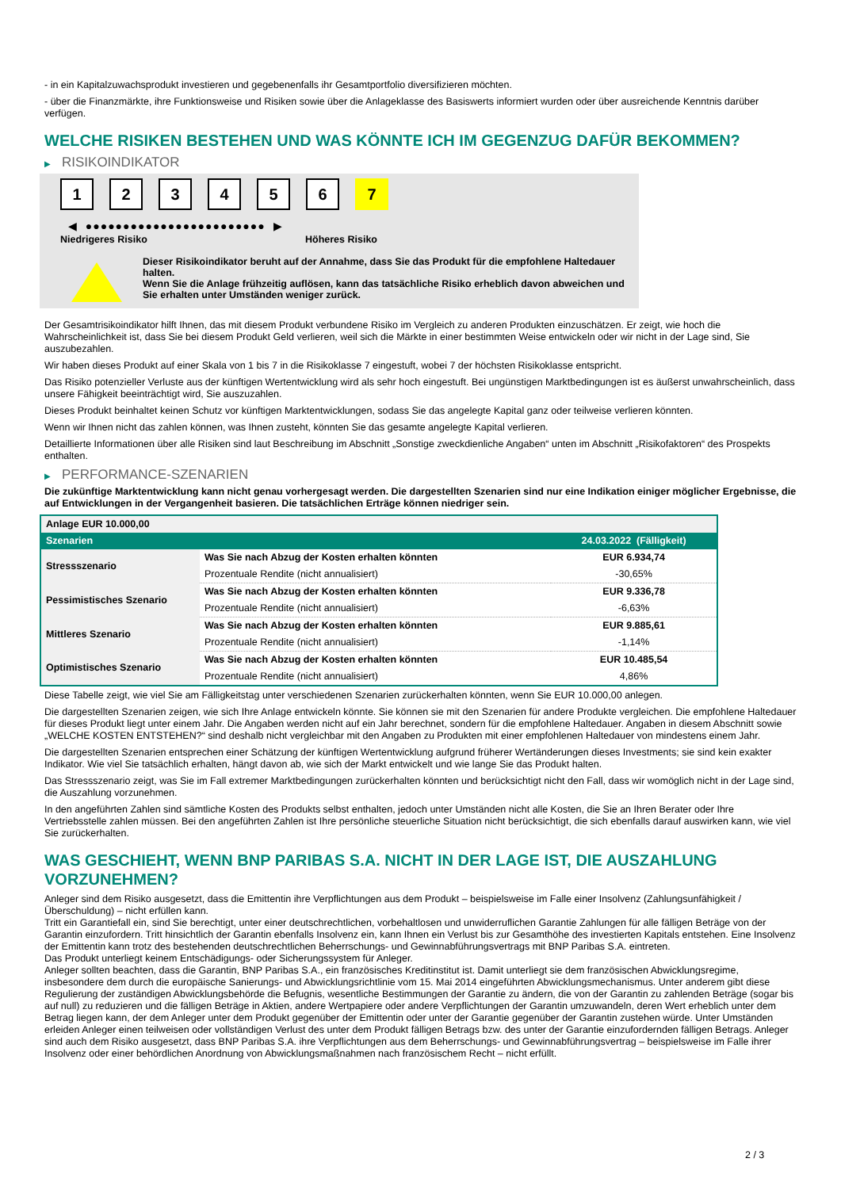- in ein Kapitalzuwachsprodukt investieren und gegebenenfalls ihr Gesamtportfolio diversifizieren möchten.
- über die Finanzmärkte, ihre Funktionsweise und Risiken sowie über die Anlageklasse des Basiswerts informiert wurden oder über ausreichende Kenntnis darüber verfügen.
WELCHE RISIKEN BESTEHEN UND WAS KÖNNTE ICH IM GEGENZUG DAFÜR BEKOMMEN?
▶ RISIKOINDIKATOR
1 2 3 4 5 6 7
◀ ●●●●●●●●●●●●●●●●●●●●●●●● ▶
Niedrigeres Risiko Höheres Risiko
Dieser Risikoindikator beruht auf der Annahme, dass Sie das Produkt für die empfohlene Haltedauer halten.
Wenn Sie die Anlage frühzeitig auflösen, kann das tatsächliche Risiko erheblich davon abweichen und Sie erhalten unter Umständen weniger zurück.
Der Gesamtrisikoindikator hilft Ihnen, das mit diesem Produkt verbundene Risiko im Vergleich zu anderen Produkten einzuschätzen. Er zeigt, wie hoch die Wahrscheinlichkeit ist, dass Sie bei diesem Produkt Geld verlieren, weil sich die Märkte in einer bestimmten Weise entwickeln oder wir nicht in der Lage sind, Sie auszubezahlen.
Wir haben dieses Produkt auf einer Skala von 1 bis 7 in die Risikoklasse 7 eingestuft, wobei 7 der höchsten Risikoklasse entspricht.
Das Risiko potenzieller Verluste aus der künftigen Wertentwicklung wird als sehr hoch eingestuft. Bei ungünstigen Marktbedingungen ist es äußerst unwahrscheinlich, dass unsere Fähigkeit beeinträchtigt wird, Sie auszuzahlen.
Dieses Produkt beinhaltet keinen Schutz vor künftigen Marktentwicklungen, sodass Sie das angelegte Kapital ganz oder teilweise verlieren könnten.
Wenn wir Ihnen nicht das zahlen können, was Ihnen zusteht, könnten Sie das gesamte angelegte Kapital verlieren.
Detaillierte Informationen über alle Risiken sind laut Beschreibung im Abschnitt „Sonstige zweckdienliche Angaben“ unten im Abschnitt „Risikofaktoren“ des Prospekts enthalten.
▶ PERFORMANCE-SZENARIEN
Die zukünftige Marktentwicklung kann nicht genau vorhergesagt werden. Die dargestellten Szenarien sind nur eine Indikation einiger möglicher Ergebnisse, die auf Entwicklungen in der Vergangenheit basieren. Die tatsächlichen Erträge können niedriger sein.
| Anlage EUR 10.000,00 | | |
| Szenarien | | 24.03.2022 (Fälligkeit) |
| Stressszenario | Was Sie nach Abzug der Kosten erhalten könnten | EUR 6.934,74 |
| | Prozentuale Rendite (nicht annualisiert) | -30,65% |
| Pessimistisches Szenario | Was Sie nach Abzug der Kosten erhalten könnten | EUR 9.336,78 |
| | Prozentuale Rendite (nicht annualisiert) | -6,63% |
| Mittleres Szenario | Was Sie nach Abzug der Kosten erhalten könnten | EUR 9.885,61 |
| | Prozentuale Rendite (nicht annualisiert) | -1,14% |
| Optimistisches Szenario | Was Sie nach Abzug der Kosten erhalten könnten | EUR 10.485,54 |
| | Prozentuale Rendite (nicht annualisiert) | 4,86% |
Diese Tabelle zeigt, wie viel Sie am Fälligkeitstag unter verschiedenen Szenarien zurückerhalten könnten, wenn Sie EUR 10.000,00 anlegen.
Die dargestellten Szenarien zeigen, wie sich Ihre Anlage entwickeln könnte. Sie können sie mit den Szenarien für andere Produkte vergleichen. Die empfohlene Haltedauer für dieses Produkt liegt unter einem Jahr. Die Angaben werden nicht auf ein Jahr berechnet, sondern für die empfohlene Haltedauer. Angaben in diesem Abschnitt sowie „WELCHE KOSTEN ENTSTEHEN?“ sind deshalb nicht vergleichbar mit den Angaben zu Produkten mit einer empfohlenen Haltedauer von mindestens einem Jahr.
Die dargestellten Szenarien entsprechen einer Schätzung der künftigen Wertentwicklung aufgrund früherer Wertänderungen dieses Investments; sie sind kein exakter Indikator. Wie viel Sie tatsächlich erhalten, hängt davon ab, wie sich der Markt entwickelt und wie lange Sie das Produkt halten.
Das Stressszenario zeigt, was Sie im Fall extremer Marktbedingungen zurückerhalten könnten und berücksichtigt nicht den Fall, dass wir womöglich nicht in der Lage sind, die Auszahlung vorzunehmen.
In den angeführten Zahlen sind sämtliche Kosten des Produkts selbst enthalten, jedoch unter Umständen nicht alle Kosten, die Sie an Ihren Berater oder Ihre Vertriebsstelle zahlen müssen. Bei den angeführten Zahlen ist Ihre persönliche steuerliche Situation nicht berücksichtigt, die sich ebenfalls darauf auswirken kann, wie viel Sie zurückerhalten.
WAS GESCHIEHT, WENN BNP PARIBAS S.A. NICHT IN DER LAGE IST, DIE AUSZAHLUNG VORZUNEHMEN?
Anleger sind dem Risiko ausgesetzt, dass die Emittentin ihre Verpflichtungen aus dem Produkt – beispielsweise im Falle einer Insolvenz (Zahlungsunfähigkeit / Überschuldung) – nicht erfüllen kann.
Tritt ein Garantiefall ein, sind Sie berechtigt, unter einer deutschrechtlichen, vorbehaltlosen und unwiderruflichen Garantie Zahlungen für alle fälligen Beträge von der Garantin einzufordern. Tritt hinsichtlich der Garantin ebenfalls Insolvenz ein, kann Ihnen ein Verlust bis zur Gesamthöhe des investierten Kapitals entstehen. Eine Insolvenz der Emittentin kann trotz des bestehenden deutschrechtlichen Beherrschungs- und Gewinnabführungsvertrags mit BNP Paribas S.A. eintreten.
Das Produkt unterliegt keinem Entschädigungs- oder Sicherungssystem für Anleger.
Anleger sollten beachten, dass die Garantin, BNP Paribas S.A., ein französisches Kreditinstitut ist. Damit unterliegt sie dem französischen Abwicklungsregime, insbesondere dem durch die europäische Sanierungs- und Abwicklungsrichtlinie vom 15. Mai 2014 eingeführten Abwicklungsmechanismus. Unter anderem gibt diese Regulierung der zuständigen Abwicklungsbehörde die Befugnis, wesentliche Bestimmungen der Garantie zu ändern, die von der Garantin zu zahlenden Beträge (sogar bis auf null) zu reduzieren und die fälligen Beträge in Aktien, andere Wertpapiere oder andere Verpflichtungen der Garantin umzuwandeln, deren Wert erheblich unter dem Betrag liegen kann, der dem Anleger unter dem Produkt gegenüber der Emittentin oder unter der Garantie gegenüber der Garantin zustehen würde. Unter Umständen erleiden Anleger einen teilweisen oder vollständigen Verlust des unter dem Produkt fälligen Betrags bzw. des unter der Garantie einzufordernden fälligen Betrags. Anleger sind auch dem Risiko ausgesetzt, dass BNP Paribas S.A. ihre Verpflichtungen aus dem Beherrschungs- und Gewinnabführungsvertrag – beispielsweise im Falle ihrer Insolvenz oder einer behördlichen Anordnung von Abwicklungsmaßnahmen nach französischem Recht – nicht erfüllt.
2 / 3